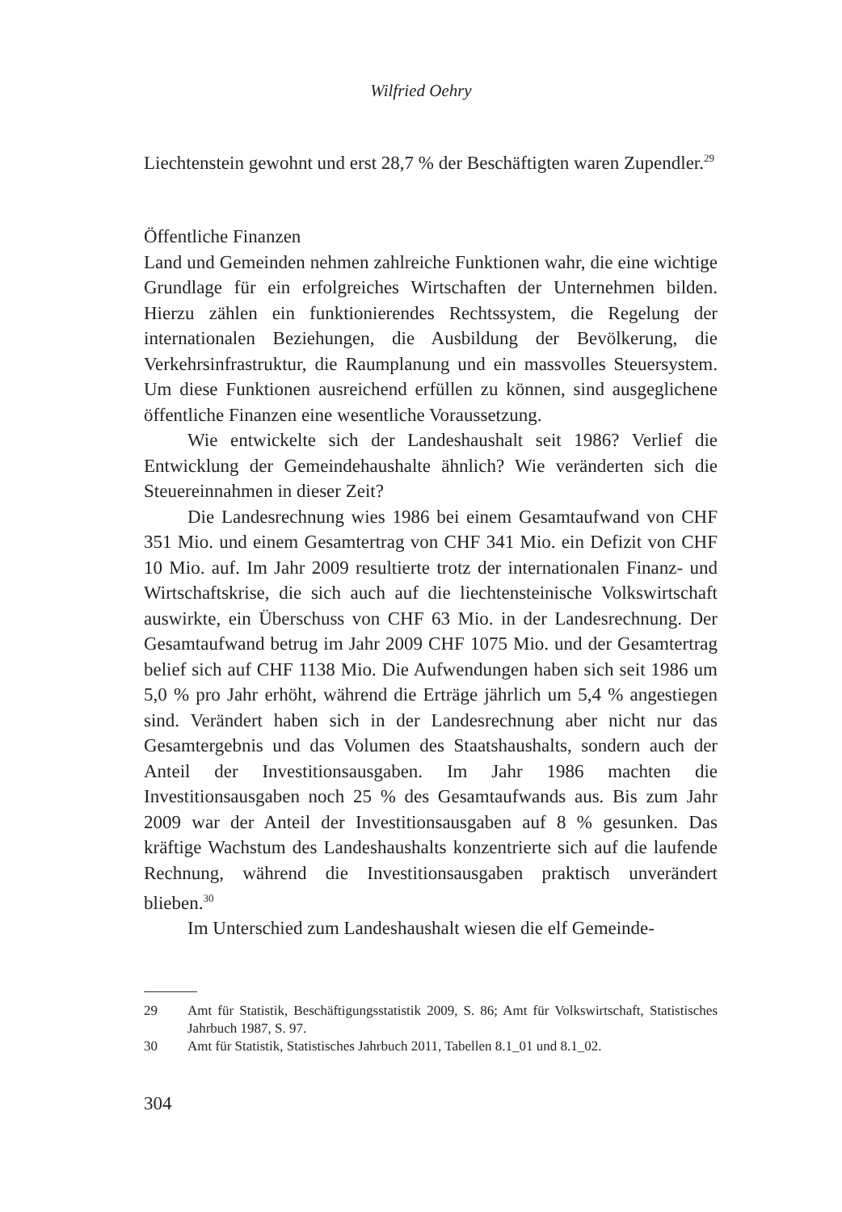Wilfried Oehry
Liechtenstein gewohnt und erst 28,7 % der Beschäftigten waren Zupendler.<sup>29</sup>
Öffentliche Finanzen
Land und Gemeinden nehmen zahlreiche Funktionen wahr, die eine wichtige Grundlage für ein erfolgreiches Wirtschaften der Unternehmen bilden. Hierzu zählen ein funktionierendes Rechtssystem, die Regelung der internationalen Beziehungen, die Ausbildung der Bevölkerung, die Verkehrsinfrastruktur, die Raumplanung und ein massvolles Steuersystem. Um diese Funktionen ausreichend erfüllen zu können, sind ausgeglichene öffentliche Finanzen eine wesentliche Voraussetzung.
Wie entwickelte sich der Landeshaushalt seit 1986? Verlief die Entwicklung der Gemeindehaushalte ähnlich? Wie veränderten sich die Steuereinnahmen in dieser Zeit?
Die Landesrechnung wies 1986 bei einem Gesamtaufwand von CHF 351 Mio. und einem Gesamtertrag von CHF 341 Mio. ein Defizit von CHF 10 Mio. auf. Im Jahr 2009 resultierte trotz der internationalen Finanz- und Wirtschaftskrise, die sich auch auf die liechtensteinische Volkswirtschaft auswirkte, ein Überschuss von CHF 63 Mio. in der Landesrechnung. Der Gesamtaufwand betrug im Jahr 2009 CHF 1075 Mio. und der Gesamtertrag belief sich auf CHF 1138 Mio. Die Aufwendungen haben sich seit 1986 um 5,0 % pro Jahr erhöht, während die Erträge jährlich um 5,4 % angestiegen sind. Verändert haben sich in der Landesrechnung aber nicht nur das Gesamtergebnis und das Volumen des Staatshaushalts, sondern auch der Anteil der Investitionsausgaben. Im Jahr 1986 machten die Investitionsausgaben noch 25 % des Gesamtaufwands aus. Bis zum Jahr 2009 war der Anteil der Investitionsausgaben auf 8 % gesunken. Das kräftige Wachstum des Landeshaushalts konzentrierte sich auf die laufende Rechnung, während die Investitionsausgaben praktisch unverändert blieben.<sup>30</sup>
Im Unterschied zum Landeshaushalt wiesen die elf Gemeinde-
29 Amt für Statistik, Beschäftigungsstatistik 2009, S. 86; Amt für Volkswirtschaft, Statistisches Jahrbuch 1987, S. 97.
30 Amt für Statistik, Statistisches Jahrbuch 2011, Tabellen 8.1_01 und 8.1_02.
304